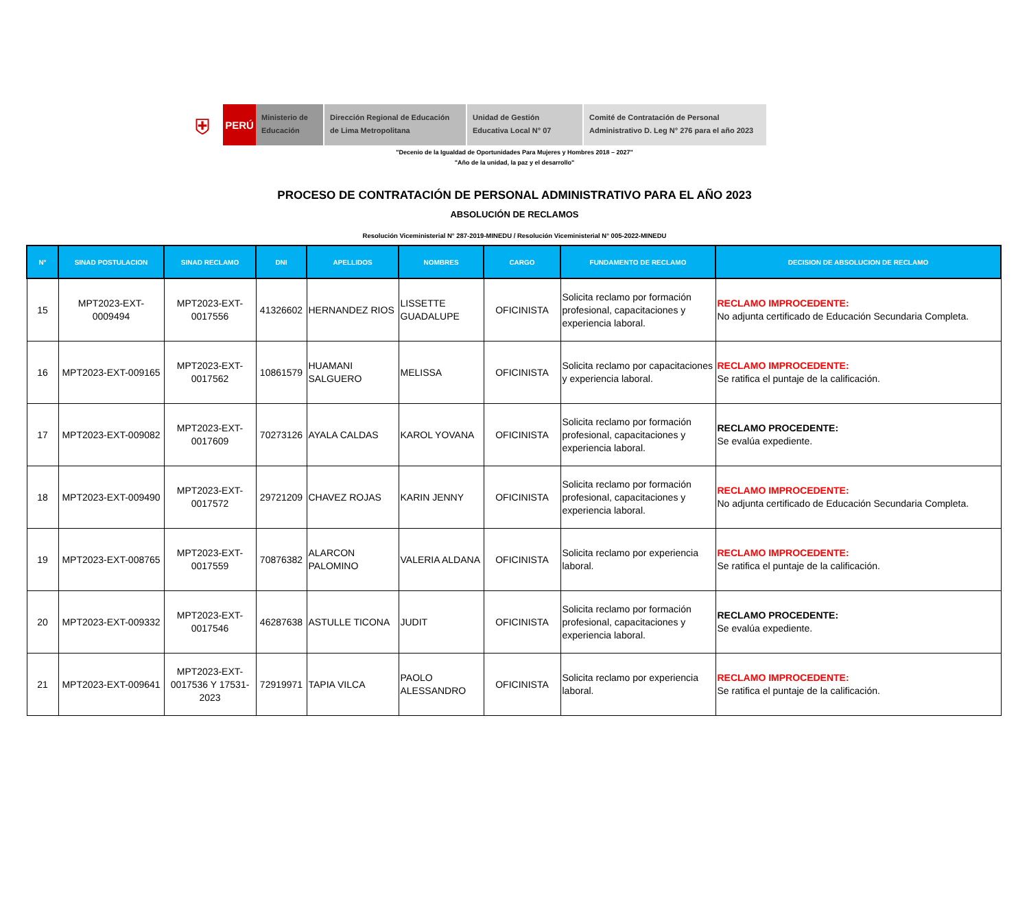⛨
PERÚ
Ministerio de Educación
Dirección Regional de Educación de Lima Metropolitana
Unidad de Gestión Educativa Local N° 07
Comité de Contratación de Personal Administrativo D. Leg N° 276 para el año 2023
"Decenio de la Igualdad de Oportunidades Para Mujeres y Hombres 2018 – 2027"
"Año de la unidad, la paz y el desarrollo"
PROCESO DE CONTRATACIÓN DE PERSONAL ADMINISTRATIVO PARA EL AÑO 2023
ABSOLUCIÓN DE RECLAMOS
Resolución Viceministerial N° 287-2019-MINEDU / Resolución Viceministerial N° 005-2022-MINEDU
| N° | SINAD POSTULACION | SINAD RECLAMO | DNI | APELLIDOS | NOMBRES | CARGO | FUNDAMENTO DE RECLAMO | DECISION DE ABSOLUCION DE RECLAMO |
| --- | --- | --- | --- | --- | --- | --- | --- | --- |
| 15 | MPT2023-EXT-0009494 | MPT2023-EXT-0017556 | 41326602 | HERNANDEZ RIOS | LISSETTE GUADALUPE | OFICINISTA | Solicita reclamo por formación profesional, capacitaciones y experiencia laboral. | RECLAMO IMPROCEDENTE: No adjunta certificado de Educación Secundaria Completa. |
| 16 | MPT2023-EXT-009165 | MPT2023-EXT-0017562 | 10861579 | HUAMANI SALGUERO | MELISSA | OFICINISTA | Solicita reclamo por capacitaciones y experiencia laboral. | RECLAMO IMPROCEDENTE: Se ratifica el puntaje de la calificación. |
| 17 | MPT2023-EXT-009082 | MPT2023-EXT-0017609 | 70273126 | AYALA CALDAS | KAROL YOVANA | OFICINISTA | Solicita reclamo por formación profesional, capacitaciones y experiencia laboral. | RECLAMO PROCEDENTE: Se evalúa expediente. |
| 18 | MPT2023-EXT-009490 | MPT2023-EXT-0017572 | 29721209 | CHAVEZ ROJAS | KARIN JENNY | OFICINISTA | Solicita reclamo por formación profesional, capacitaciones y experiencia laboral. | RECLAMO IMPROCEDENTE: No adjunta certificado de Educación Secundaria Completa. |
| 19 | MPT2023-EXT-008765 | MPT2023-EXT-0017559 | 70876382 | ALARCON PALOMINO | VALERIA ALDANA | OFICINISTA | Solicita reclamo por experiencia laboral. | RECLAMO IMPROCEDENTE: Se ratifica el puntaje de la calificación. |
| 20 | MPT2023-EXT-009332 | MPT2023-EXT-0017546 | 46287638 | ASTULLE TICONA | JUDIT | OFICINISTA | Solicita reclamo por formación profesional, capacitaciones y experiencia laboral. | RECLAMO PROCEDENTE: Se evalúa expediente. |
| 21 | MPT2023-EXT-009641 | MPT2023-EXT-0017536 Y 17531-2023 | 72919971 | TAPIA VILCA | PAOLO ALESSANDRO | OFICINISTA | Solicita reclamo por experiencia laboral. | RECLAMO IMPROCEDENTE: Se ratifica el puntaje de la calificación. |